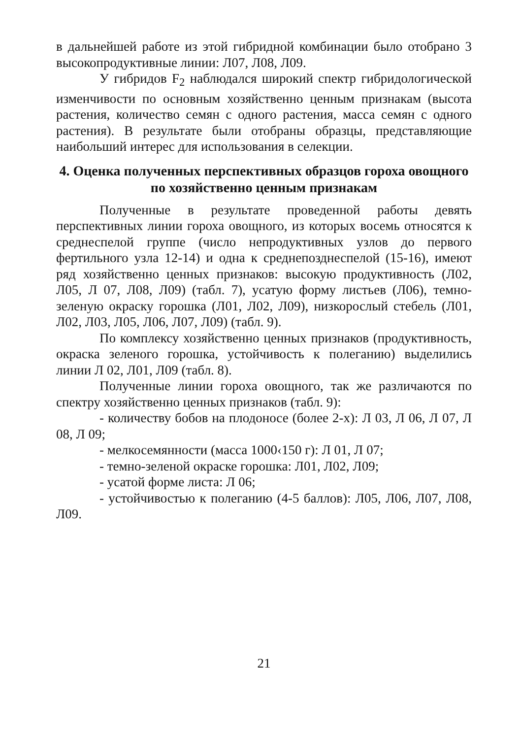в дальнейшей работе из этой гибридной комбинации было отобрано 3 высокопродуктивные линии: Л07, Л08, Л09.
У гибридов F<sub>2</sub> наблюдался широкий спектр гибридологической изменчивости по основным хозяйственно ценным признакам (высота растения, количество семян с одного растения, масса семян с одного растения). В результате были отобраны образцы, представляющие наибольший интерес для использования в селекции.
4. Оценка полученных перспективных образцов гороха овощного по хозяйственно ценным признакам
Полученные в результате проведенной работы девять перспективных линии гороха овощного, из которых восемь относятся к среднеспелой группе (число непродуктивных узлов до первого фертильного узла 12-14) и одна к среднепозднеспелой (15-16), имеют ряд хозяйственно ценных признаков: высокую продуктивность (Л02, Л05, Л 07, Л08, Л09) (табл. 7), усатую форму листьев (Л06), темно-зеленую окраску горошка (Л01, Л02, Л09), низкорослый стебель (Л01, Л02, Л03, Л05, Л06, Л07, Л09) (табл. 9).
По комплексу хозяйственно ценных признаков (продуктивность, окраска зеленого горошка, устойчивость к полеганию) выделились линии Л 02, Л01, Л09 (табл. 8).
Полученные линии гороха овощного, так же различаются по спектру хозяйственно ценных признаков (табл. 9):
- количеству бобов на плодоносе (более 2-х): Л 03, Л 06, Л 07, Л 08, Л 09;
- мелкосемянности (масса 1000‹150 г): Л 01, Л 07;
- темно-зеленой окраске горошка: Л01, Л02, Л09;
- усатой форме листа: Л 06;
- устойчивостью к полеганию (4-5 баллов): Л05, Л06, Л07, Л08, Л09.
21